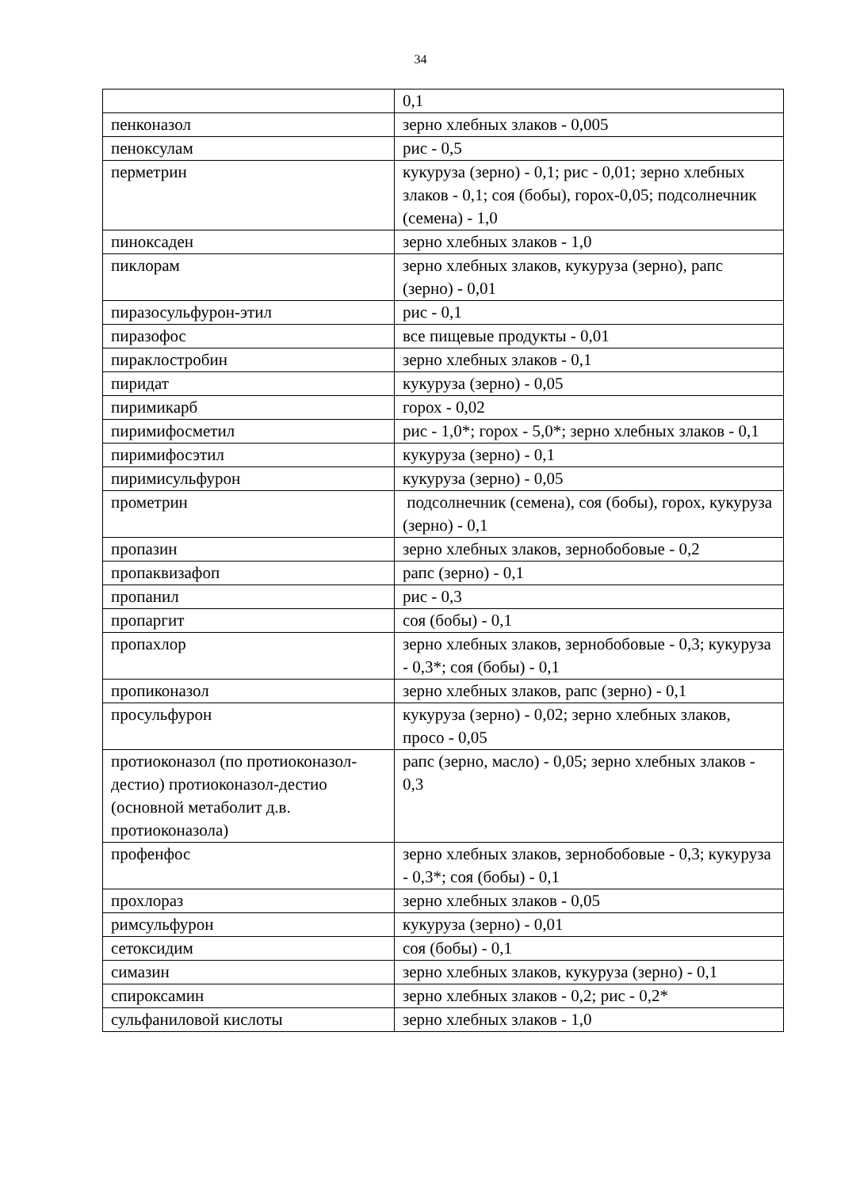34
| | 0,1 |
| пенконазол | зерно хлебных злаков - 0,005 |
| пеноксулам | рис - 0,5 |
| перметрин | кукуруза (зерно) - 0,1; рис - 0,01; зерно хлебных злаков - 0,1; соя (бобы), горох-0,05; подсолнечник (семена) - 1,0 |
| пиноксаден | зерно хлебных злаков - 1,0 |
| пиклорам | зерно хлебных злаков, кукуруза (зерно), рапс (зерно) - 0,01 |
| пиразосульфурон-этил | рис - 0,1 |
| пиразофос | все пищевые продукты - 0,01 |
| пираклостробин | зерно хлебных злаков - 0,1 |
| пиридат | кукуруза (зерно) - 0,05 |
| пиримикарб | горох - 0,02 |
| пиримифосметил | рис - 1,0*; горох - 5,0*; зерно хлебных злаков - 0,1 |
| пиримифосэтил | кукуруза (зерно) - 0,1 |
| пиримисульфурон | кукуруза (зерно) - 0,05 |
| прометрин | подсолнечник (семена), соя (бобы), горох, кукуруза (зерно) - 0,1 |
| пропазин | зерно хлебных злаков, зернобобовые - 0,2 |
| пропаквизафоп | рапс (зерно) - 0,1 |
| пропанил | рис - 0,3 |
| пропаргит | соя (бобы) - 0,1 |
| пропахлор | зерно хлебных злаков, зернобобовые - 0,3; кукуруза - 0,3*; соя (бобы) - 0,1 |
| пропиконазол | зерно хлебных злаков, рапс (зерно) - 0,1 |
| просульфурон | кукуруза (зерно) - 0,02; зерно хлебных злаков, просо - 0,05 |
| протиоконазол (по протиоконазол-дестио) протиоконазол-дестио (основной метаболит д.в. протиоконазола) | рапс (зерно, масло) - 0,05; зерно хлебных злаков - 0,3 |
| профенфос | зерно хлебных злаков, зернобобовые - 0,3; кукуруза - 0,3*; соя (бобы) - 0,1 |
| прохлораз | зерно хлебных злаков - 0,05 |
| римсульфурон | кукуруза (зерно) - 0,01 |
| сетоксидим | соя (бобы) - 0,1 |
| симазин | зерно хлебных злаков, кукуруза (зерно) - 0,1 |
| спироксамин | зерно хлебных злаков - 0,2; рис - 0,2* |
| сульфаниловой кислоты | зерно хлебных злаков - 1,0 |